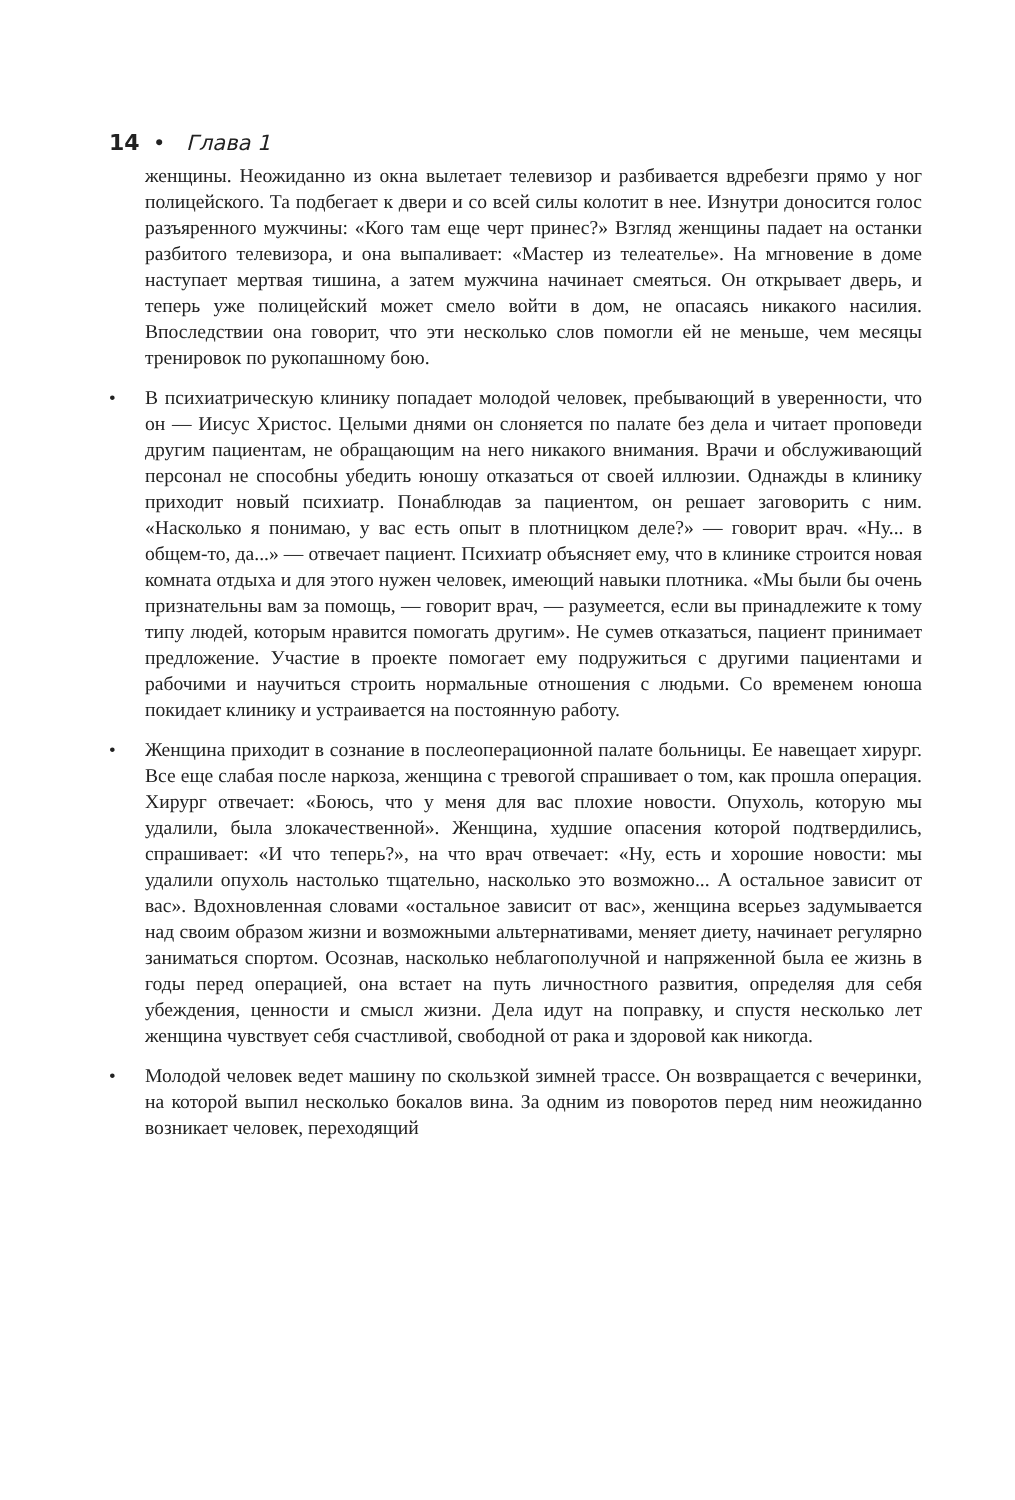14 • Глава 1
женщины. Неожиданно из окна вылетает телевизор и разбивается вдребезги прямо у ног полицейского. Та подбегает к двери и со всей силы колотит в нее. Изнутри доносится голос разъяренного мужчины: «Кого там еще черт принес?» Взгляд женщины падает на останки разбитого телевизора, и она выпаливает: «Мастер из телеателье». На мгновение в доме наступает мертвая тишина, а затем мужчина начинает смеяться. Он открывает дверь, и теперь уже полицейский может смело войти в дом, не опасаясь никакого насилия. Впоследствии она говорит, что эти несколько слов помогли ей не меньше, чем месяцы тренировок по рукопашному бою.
• В психиатрическую клинику попадает молодой человек, пребывающий в уверенности, что он — Иисус Христос. Целыми днями он слоняется по палате без дела и читает проповеди другим пациентам, не обращающим на него никакого внимания. Врачи и обслуживающий персонал не способны убедить юношу отказаться от своей иллюзии. Однажды в клинику приходит новый психиатр. Понаблюдав за пациентом, он решает заговорить с ним. «Насколько я понимаю, у вас есть опыт в плотницком деле?» — говорит врач. «Ну... в общем-то, да...» — отвечает пациент. Психиатр объясняет ему, что в клинике строится новая комната отдыха и для этого нужен человек, имеющий навыки плотника. «Мы были бы очень признательны вам за помощь, — говорит врач, — разумеется, если вы принадлежите к тому типу людей, которым нравится помогать другим». Не сумев отказаться, пациент принимает предложение. Участие в проекте помогает ему подружиться с другими пациентами и рабочими и научиться строить нормальные отношения с людьми. Со временем юноша покидает клинику и устраивается на постоянную работу.
• Женщина приходит в сознание в послеоперационной палате больницы. Ее навещает хирург. Все еще слабая после наркоза, женщина с тревогой спрашивает о том, как прошла операция. Хирург отвечает: «Боюсь, что у меня для вас плохие новости. Опухоль, которую мы удалили, была злокачественной». Женщина, худшие опасения которой подтвердились, спрашивает: «И что теперь?», на что врач отвечает: «Ну, есть и хорошие новости: мы удалили опухоль настолько тщательно, насколько это возможно... А остальное зависит от вас». Вдохновленная словами «остальное зависит от вас», женщина всерьез задумывается над своим образом жизни и возможными альтернативами, меняет диету, начинает регулярно заниматься спортом. Осознав, насколько неблагополучной и напряженной была ее жизнь в годы перед операцией, она встает на путь личностного развития, определяя для себя убеждения, ценности и смысл жизни. Дела идут на поправку, и спустя несколько лет женщина чувствует себя счастливой, свободной от рака и здоровой как никогда.
• Молодой человек ведет машину по скользкой зимней трассе. Он возвращается с вечеринки, на которой выпил несколько бокалов вина. За одним из поворотов перед ним неожиданно возникает человек, переходящий